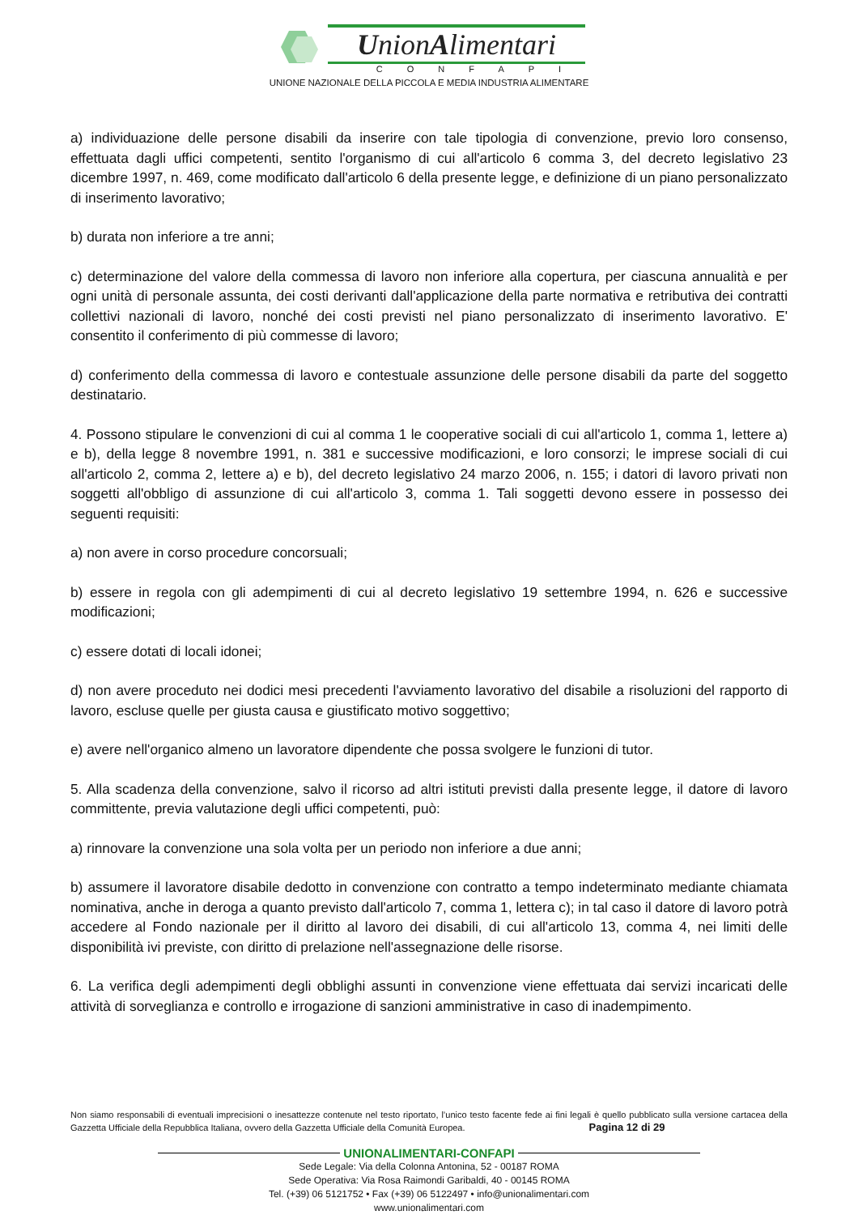UnionAlimentari
CONFAPI
UNIONE NAZIONALE DELLA PICCOLA E MEDIA INDUSTRIA ALIMENTARE
a) individuazione delle persone disabili da inserire con tale tipologia di convenzione, previo loro consenso, effettuata dagli uffici competenti, sentito l'organismo di cui all'articolo 6 comma 3, del decreto legislativo 23 dicembre 1997, n. 469, come modificato dall'articolo 6 della presente legge, e definizione di un piano personalizzato di inserimento lavorativo;
b) durata non inferiore a tre anni;
c) determinazione del valore della commessa di lavoro non inferiore alla copertura, per ciascuna annualità e per ogni unità di personale assunta, dei costi derivanti dall'applicazione della parte normativa e retributiva dei contratti collettivi nazionali di lavoro, nonché dei costi previsti nel piano personalizzato di inserimento lavorativo. E' consentito il conferimento di più commesse di lavoro;
d) conferimento della commessa di lavoro e contestuale assunzione delle persone disabili da parte del soggetto destinatario.
4. Possono stipulare le convenzioni di cui al comma 1 le cooperative sociali di cui all'articolo 1, comma 1, lettere a) e b), della legge 8 novembre 1991, n. 381 e successive modificazioni, e loro consorzi; le imprese sociali di cui all'articolo 2, comma 2, lettere a) e b), del decreto legislativo 24 marzo 2006, n. 155; i datori di lavoro privati non soggetti all'obbligo di assunzione di cui all'articolo 3, comma 1. Tali soggetti devono essere in possesso dei seguenti requisiti:
a) non avere in corso procedure concorsuali;
b) essere in regola con gli adempimenti di cui al decreto legislativo 19 settembre 1994, n. 626 e successive modificazioni;
c) essere dotati di locali idonei;
d) non avere proceduto nei dodici mesi precedenti l'avviamento lavorativo del disabile a risoluzioni del rapporto di lavoro, escluse quelle per giusta causa e giustificato motivo soggettivo;
e) avere nell'organico almeno un lavoratore dipendente che possa svolgere le funzioni di tutor.
5. Alla scadenza della convenzione, salvo il ricorso ad altri istituti previsti dalla presente legge, il datore di lavoro committente, previa valutazione degli uffici competenti, può:
a) rinnovare la convenzione una sola volta per un periodo non inferiore a due anni;
b) assumere il lavoratore disabile dedotto in convenzione con contratto a tempo indeterminato mediante chiamata nominativa, anche in deroga a quanto previsto dall'articolo 7, comma 1, lettera c); in tal caso il datore di lavoro potrà accedere al Fondo nazionale per il diritto al lavoro dei disabili, di cui all'articolo 13, comma 4, nei limiti delle disponibilità ivi previste, con diritto di prelazione nell'assegnazione delle risorse.
6. La verifica degli adempimenti degli obblighi assunti in convenzione viene effettuata dai servizi incaricati delle attività di sorveglianza e controllo e irrogazione di sanzioni amministrative in caso di inadempimento.
Non siamo responsabili di eventuali imprecisioni o inesattezze contenute nel testo riportato, l’unico testo facente fede ai fini legali è quello pubblicato sulla versione cartacea della Gazzetta Ufficiale della Repubblica Italiana, ovvero della Gazzetta Ufficiale della Comunità Europea. Pagina 12 di 29
UNIONALIMENTARI-CONFAPI
Sede Legale: Via della Colonna Antonina, 52 - 00187 ROMA
Sede Operativa: Via Rosa Raimondi Garibaldi, 40 - 00145 ROMA
Tel. (+39) 06 5121752 • Fax (+39) 06 5122497 • info@unionalimentari.com
www.unionalimentari.com